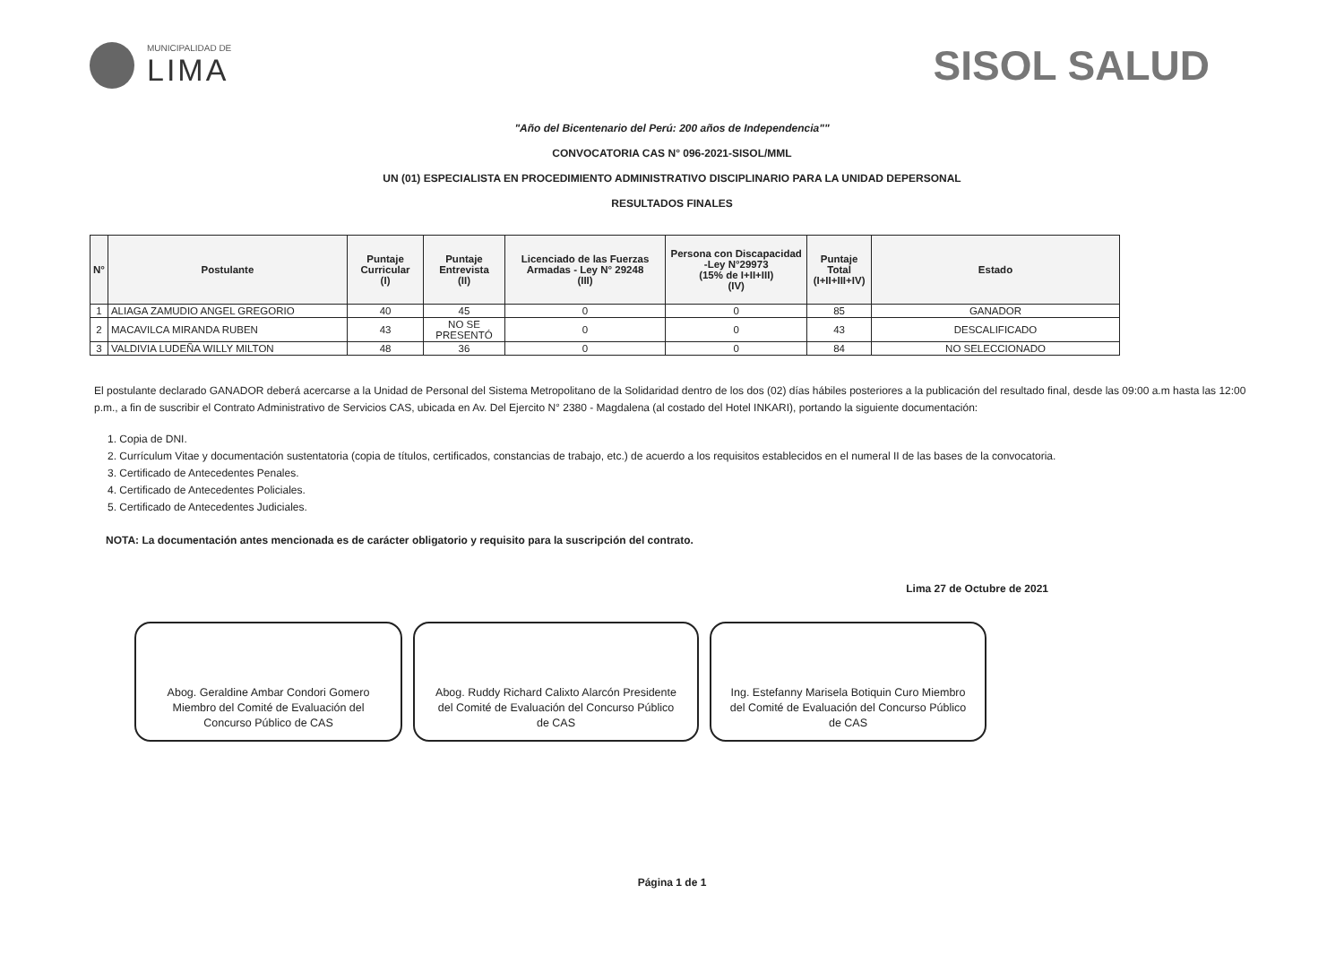MUNICIPALIDAD DE
LIMA
SISOL SALUD
"Año del Bicentenario del Perú: 200 años de Independencia""
CONVOCATORIA CAS N° 096-2021-SISOL/MML
UN (01) ESPECIALISTA EN PROCEDIMIENTO ADMINISTRATIVO DISCIPLINARIO PARA LA UNIDAD DEPERSONAL
RESULTADOS FINALES
| N° | Postulante | Puntaje Curricular (I) | Puntaje Entrevista (II) | Licenciado de las Fuerzas Armadas - Ley N° 29248 (III) | Persona con Discapacidad -Ley N°29973 (15% de I+II+III) (IV) | Puntaje Total (I+II+III+IV) | Estado |
| --- | --- | --- | --- | --- | --- | --- | --- |
| 1 | ALIAGA ZAMUDIO ANGEL GREGORIO | 40 | 45 | 0 | 0 | 85 | GANADOR |
| 2 | MACAVILCA MIRANDA RUBEN | 43 | NO SE PRESENTÓ | 0 | 0 | 43 | DESCALIFICADO |
| 3 | VALDIVIA LUDEÑA WILLY MILTON | 48 | 36 | 0 | 0 | 84 | NO SELECCIONADO |
El postulante declarado GANADOR deberá acercarse a la Unidad de Personal del Sistema Metropolitano de la Solidaridad dentro de los dos (02) días hábiles posteriores a la publicación del resultado final, desde las 09:00 a.m hasta las 12:00 p.m., a fin de suscribir el Contrato Administrativo de Servicios CAS, ubicada en Av. Del Ejercito N° 2380 - Magdalena (al costado del Hotel INKARI), portando la siguiente documentación:
1. Copia de DNI.
2. Currículum Vitae y documentación sustentatoria (copia de títulos, certificados, constancias de trabajo, etc.) de acuerdo a los requisitos establecidos en el numeral II de las bases de la convocatoria.
3. Certificado de Antecedentes Penales.
4. Certificado de Antecedentes Policiales.
5. Certificado de Antecedentes Judiciales.
NOTA: La documentación antes mencionada es de carácter obligatorio y requisito para la suscripción del contrato.
Lima 27 de Octubre de 2021
Abog. Geraldine Ambar Condori Gomero Miembro del Comité de Evaluación del Concurso Público de CAS
Abog. Ruddy Richard Calixto Alarcón Presidente del Comité de Evaluación del Concurso Público de CAS
Ing. Estefanny Marisela Botiquin Curo Miembro del Comité de Evaluación del Concurso Público de CAS
Página 1 de 1